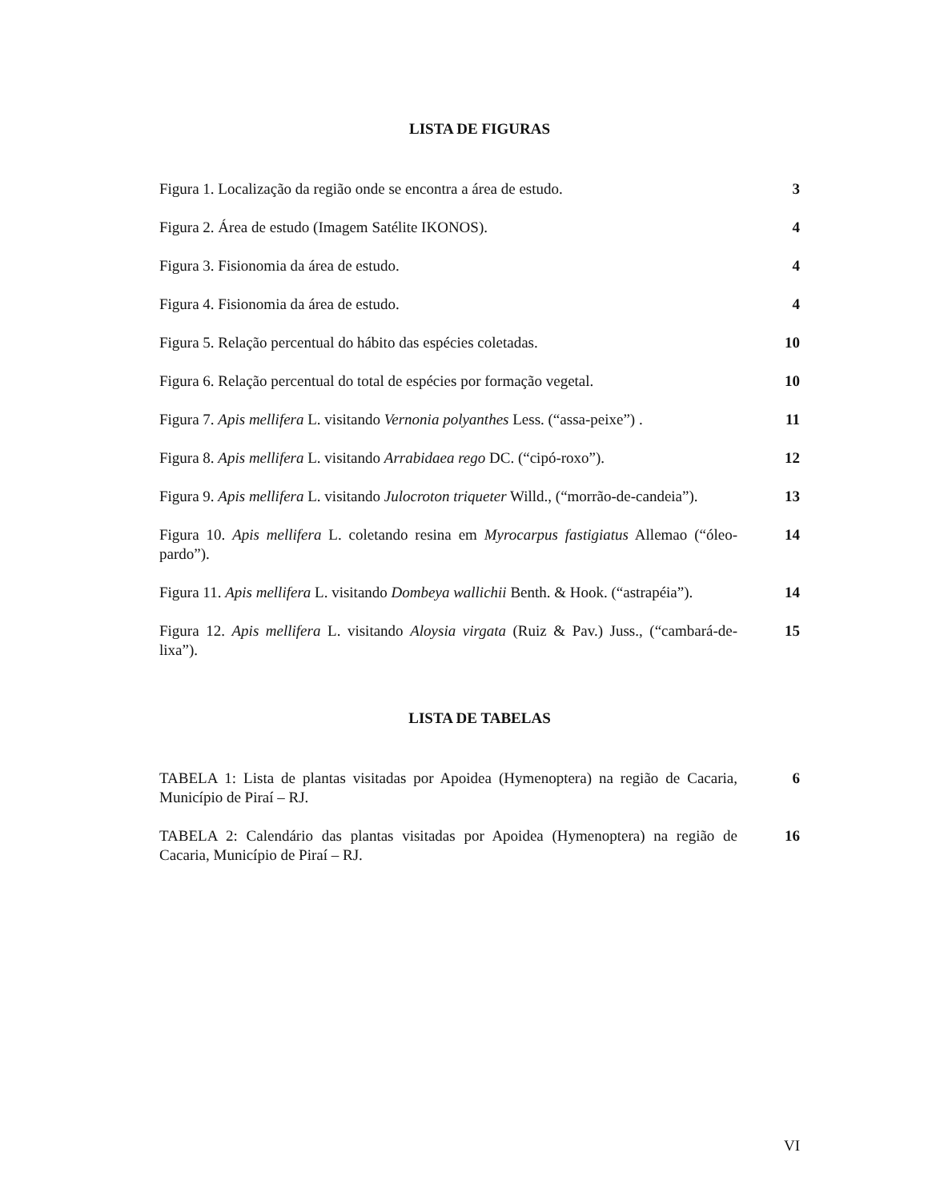LISTA DE FIGURAS
| Figura 1. Localização da região onde se encontra a área de estudo. | 3 |
| Figura 2. Área de estudo (Imagem Satélite IKONOS). | 4 |
| Figura 3. Fisionomia da área de estudo. | 4 |
| Figura 4. Fisionomia da área de estudo. | 4 |
| Figura 5. Relação percentual do hábito das espécies coletadas. | 10 |
| Figura 6. Relação percentual do total de espécies por formação vegetal. | 10 |
| Figura 7. Apis mellifera L. visitando Vernonia polyanthes Less. (“assa-peixe”) . | 11 |
| Figura 8. Apis mellifera L. visitando Arrabidaea rego DC. (“cipó-roxo”). | 12 |
| Figura 9. Apis mellifera L. visitando Julocroton triqueter Willd., (“morrão-de-candeia”). | 13 |
| Figura 10. Apis mellifera L. coletando resina em Myrocarpus fastigiatus Allemao (“óleo-pardo”). | 14 |
| Figura 11. Apis mellifera L. visitando Dombeya wallichii Benth. & Hook. (“astrapéia”). | 14 |
| Figura 12. Apis mellifera L. visitando Aloysia virgata (Ruiz & Pav.) Juss., (“cambará-de-lixa”). | 15 |
LISTA DE TABELAS
| TABELA 1: Lista de plantas visitadas por Apoidea (Hymenoptera) na região de Cacaria, Município de Piraí – RJ. | 6 |
| TABELA 2: Calendário das plantas visitadas por Apoidea (Hymenoptera) na região de Cacaria, Município de Piraí – RJ. | 16 |
VI